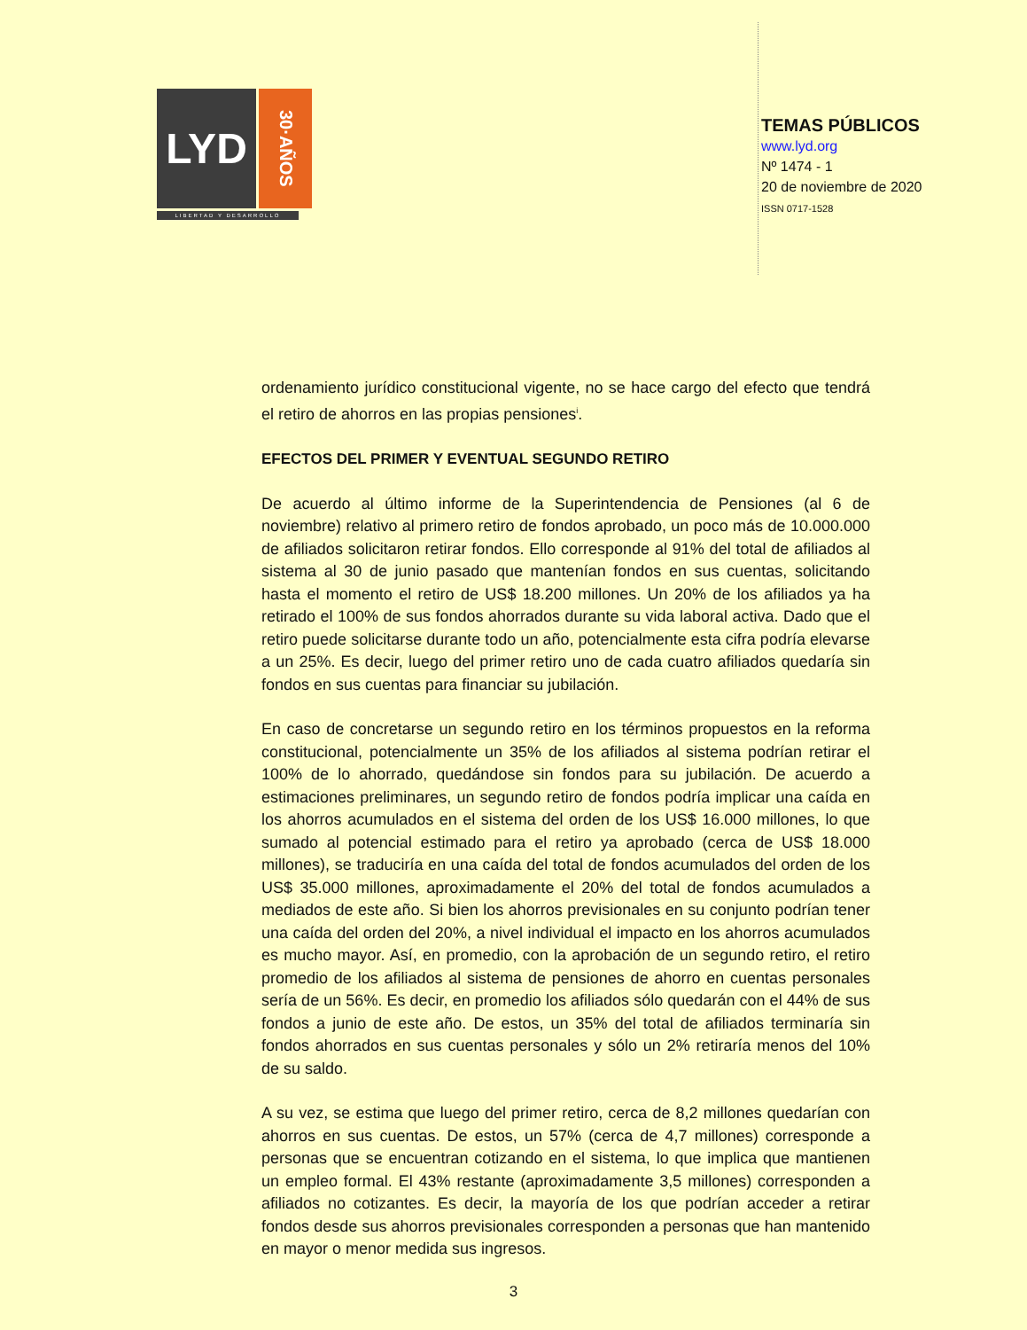LYD
30·AÑOS
LIBERTAD Y DESARROLLO
TEMAS PÚBLICOS
www.lyd.org
Nº 1474 - 1
20 de noviembre de 2020
ISSN 0717-1528
ordenamiento jurídico constitucional vigente, no se hace cargo del efecto que tendrá el retiro de ahorros en las propias pensiones<sup>i</sup>.
EFECTOS DEL PRIMER Y EVENTUAL SEGUNDO RETIRO
De acuerdo al último informe de la Superintendencia de Pensiones (al 6 de noviembre) relativo al primero retiro de fondos aprobado, un poco más de 10.000.000 de afiliados solicitaron retirar fondos. Ello corresponde al 91% del total de afiliados al sistema al 30 de junio pasado que mantenían fondos en sus cuentas, solicitando hasta el momento el retiro de US$ 18.200 millones. Un 20% de los afiliados ya ha retirado el 100% de sus fondos ahorrados durante su vida laboral activa. Dado que el retiro puede solicitarse durante todo un año, potencialmente esta cifra podría elevarse a un 25%. Es decir, luego del primer retiro uno de cada cuatro afiliados quedaría sin fondos en sus cuentas para financiar su jubilación.
En caso de concretarse un segundo retiro en los términos propuestos en la reforma constitucional, potencialmente un 35% de los afiliados al sistema podrían retirar el 100% de lo ahorrado, quedándose sin fondos para su jubilación. De acuerdo a estimaciones preliminares, un segundo retiro de fondos podría implicar una caída en los ahorros acumulados en el sistema del orden de los US$ 16.000 millones, lo que sumado al potencial estimado para el retiro ya aprobado (cerca de US$ 18.000 millones), se traduciría en una caída del total de fondos acumulados del orden de los US$ 35.000 millones, aproximadamente el 20% del total de fondos acumulados a mediados de este año. Si bien los ahorros previsionales en su conjunto podrían tener una caída del orden del 20%, a nivel individual el impacto en los ahorros acumulados es mucho mayor. Así, en promedio, con la aprobación de un segundo retiro, el retiro promedio de los afiliados al sistema de pensiones de ahorro en cuentas personales sería de un 56%. Es decir, en promedio los afiliados sólo quedarán con el 44% de sus fondos a junio de este año. De estos, un 35% del total de afiliados terminaría sin fondos ahorrados en sus cuentas personales y sólo un 2% retiraría menos del 10% de su saldo.
A su vez, se estima que luego del primer retiro, cerca de 8,2 millones quedarían con ahorros en sus cuentas. De estos, un 57% (cerca de 4,7 millones) corresponde a personas que se encuentran cotizando en el sistema, lo que implica que mantienen un empleo formal. El 43% restante (aproximadamente 3,5 millones) corresponden a afiliados no cotizantes. Es decir, la mayoría de los que podrían acceder a retirar fondos desde sus ahorros previsionales corresponden a personas que han mantenido en mayor o menor medida sus ingresos.
3